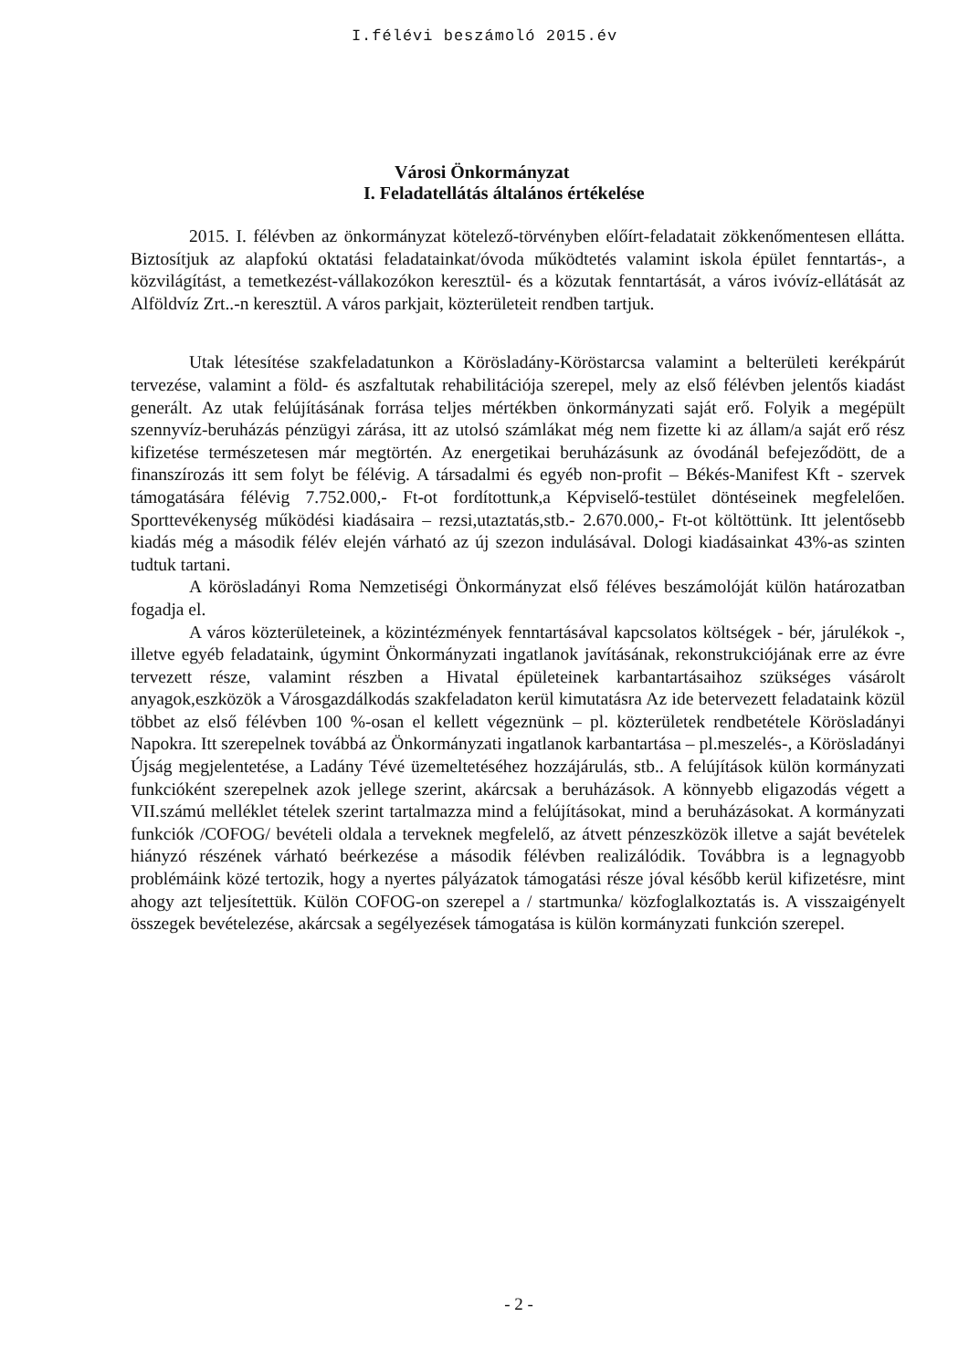I.félévi beszámoló 2015.év
Városi Önkormányzat
I. Feladatellátás általános értékelése
2015. I. félévben az önkormányzat kötelező-törvényben előírt-feladatait zökkenőmentesen ellátta. Biztosítjuk az alapfokú oktatási feladatainkat/óvoda működtetés valamint iskola épület fenntartás-, a közvilágítást, a temetkezést-vállakozókon keresztül- és a közutak fenntartását, a város ivóvíz-ellátását az Alföldvíz Zrt..-n keresztül. A város parkjait, közterületeit rendben tartjuk.
Utak létesítése szakfeladatunkon a Körösladány-Köröstarcsa valamint a belterületi kerékpárút tervezése, valamint a föld- és aszfaltutak rehabilitációja szerepel, mely az első félévben jelentős kiadást generált. Az utak felújításának forrása teljes mértékben önkormányzati saját erő. Folyik a megépült szennyvíz-beruházás pénzügyi zárása, itt az utolsó számlákat még nem fizette ki az állam/a saját erő rész kifizetése természetesen már megtörtén. Az energetikai beruházásunk az óvodánál befejeződött, de a finanszírozás itt sem folyt be félévig. A társadalmi és egyéb non-profit – Békés-Manifest Kft - szervek támogatására félévig 7.752.000,- Ft-ot fordítottunk,a Képviselő-testület döntéseinek megfelelően. Sporttevékenység működési kiadásaira – rezsi,utaztatás,stb.- 2.670.000,- Ft-ot költöttünk. Itt jelentősebb kiadás még a második félév elején várható az új szezon indulásával. Dologi kiadásainkat 43%-as szinten tudtuk tartani.
A körösladányi Roma Nemzetiségi Önkormányzat első féléves beszámolóját külön határozatban fogadja el.
A város közterületeinek, a közintézmények fenntartásával kapcsolatos költségek - bér, járulékok -, illetve egyéb feladataink, úgymint Önkormányzati ingatlanok javításának, rekonstrukciójának erre az évre tervezett része, valamint részben a Hivatal épületeinek karbantartásaihoz szükséges vásárolt anyagok,eszközök a Városgazdálkodás szakfeladaton kerül kimutatásra Az ide betervezett feladataink közül többet az első félévben 100 %-osan el kellett végeznünk – pl. közterületek rendbetétele Körösladányi Napokra. Itt szerepelnek továbbá az Önkormányzati ingatlanok karbantartása – pl.meszelés-, a Körösladányi Újság megjelentetése, a Ladány Tévé üzemeltetéséhez hozzájárulás, stb.. A felújítások külön kormányzati funkcióként szerepelnek azok jellege szerint, akárcsak a beruházások. A könnyebb eligazodás végett a VII.számú melléklet tételek szerint tartalmazza mind a felújításokat, mind a beruházásokat. A kormányzati funkciók /COFOG/ bevételi oldala a terveknek megfelelő, az átvett pénzeszközök illetve a saját bevételek hiányzó részének várható beérkezése a második félévben realizálódik. Továbbra is a legnagyobb problémáink közé tertozik, hogy a nyertes pályázatok támogatási része jóval később kerül kifizetésre, mint ahogy azt teljesítettük. Külön COFOG-on szerepel a / startmunka/ közfoglalkoztatás is. A visszaigényelt összegek bevételezése, akárcsak a segélyezések támogatása is külön kormányzati funkción szerepel.
- 2 -